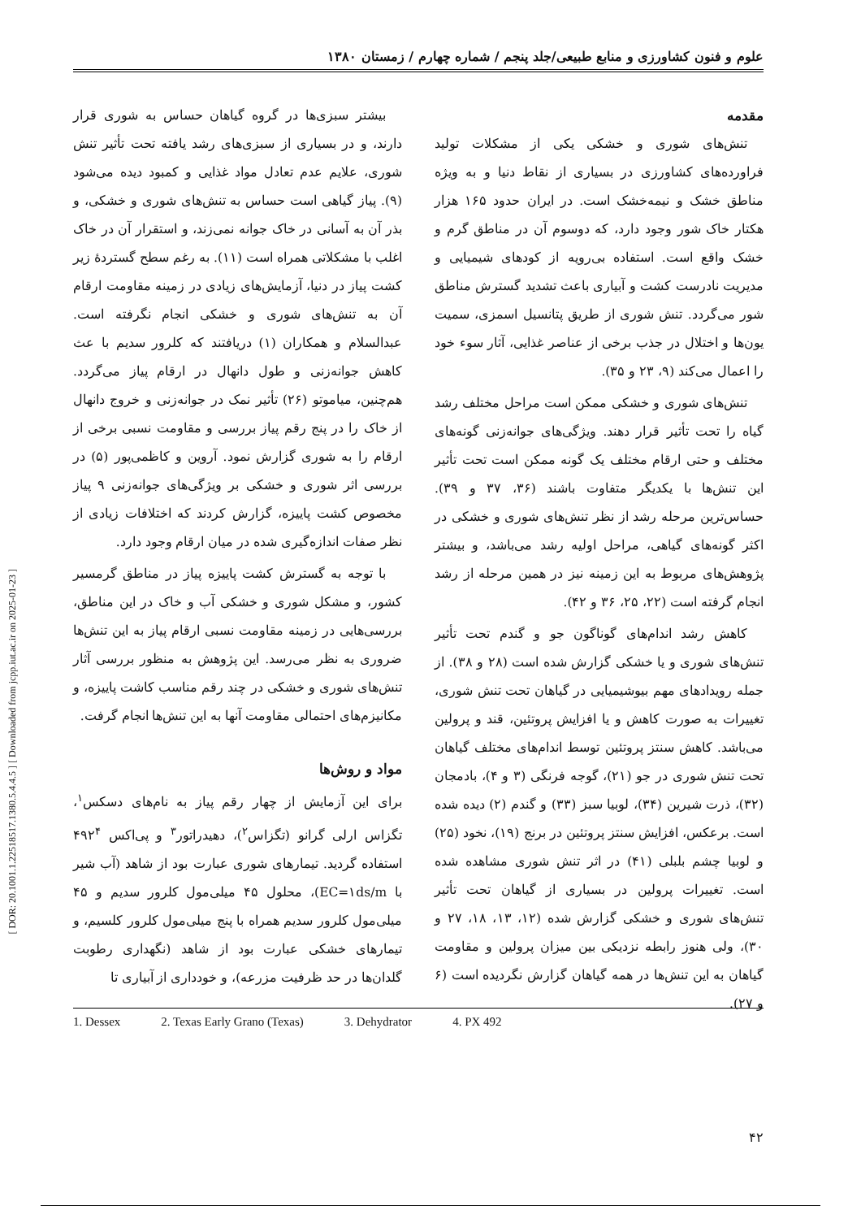[ DOR: 20.1001.1.22518517.1380.5.4.4.5 ] [ Downloaded from jcpp.iut.ac.ir on 2025-01-23 ]
علوم و فنون کشاورزی و منابع طبیعی/جلد پنجم / شماره چهارم / زمستان ۱۳۸۰
مقدمه
تنش‌های شوری و خشکی یکی از مشکلات تولید فراورده‌های کشاورزی در بسیاری از نقاط دنیا و به ویژه مناطق خشک و نیمه‌خشک است. در ایران حدود ۱۶۵ هزار هکتار خاک شور وجود دارد، که دوسوم آن در مناطق گرم و خشک واقع است. استفاده بی‌رویه از کودهای شیمیایی و مدیریت نادرست کشت و آبیاری باعث تشدید گسترش مناطق شور می‌گردد. تنش شوری از طریق پتانسیل اسمزی، سمیت یون‌ها و اختلال در جذب برخی از عناصر غذایی، آثار سوء خود را اعمال می‌کند (۹، ۲۳ و ۳۵).
تنش‌های شوری و خشکی ممکن است مراحل مختلف رشد گیاه را تحت تأثیر قرار دهند. ویژگی‌های جوانه‌زنی گونه‌های مختلف و حتی ارقام مختلف یک گونه ممکن است تحت تأثیر این تنش‌ها با یکدیگر متفاوت باشند (۳۶، ۳۷ و ۳۹). حساس‌ترین مرحله رشد از نظر تنش‌های شوری و خشکی در اکثر گونه‌های گیاهی، مراحل اولیه رشد می‌باشد، و بیشتر پژوهش‌های مربوط به این زمینه نیز در همین مرحله از رشد انجام گرفته است (۲۲، ۲۵، ۳۶ و ۴۲).
کاهش رشد اندام‌های گوناگون جو و گندم تحت تأثیر تنش‌های شوری و یا خشکی گزارش شده است (۲۸ و ۳۸). از جمله رویدادهای مهم بیوشیمیایی در گیاهان تحت تنش شوری، تغییرات به صورت کاهش و یا افزایش پروتئین، قند و پرولین می‌باشد. کاهش سنتز پروتئین توسط اندام‌های مختلف گیاهان تحت تنش شوری در جو (۲۱)، گوجه فرنگی (۳ و ۴)، بادمجان (۳۲)، ذرت شیرین (۳۴)، لوبیا سبز (۳۳) و گندم (۲) دیده شده است. برعکس، افزایش سنتز پروتئین در برنج (۱۹)، نخود (۲۵) و لوبیا چشم بلبلی (۴۱) در اثر تنش شوری مشاهده شده است. تغییرات پرولین در بسیاری از گیاهان تحت تأثیر تنش‌های شوری و خشکی گزارش شده (۱۲، ۱۳، ۱۸، ۲۷ و ۳۰)، ولی هنوز رابطه نزدیکی بین میزان پرولین و مقاومت گیاهان به این تنش‌ها در همه گیاهان گزارش نگردیده است (۶ و ۲۷).
بیشتر سبزی‌ها در گروه گیاهان حساس به شوری قرار دارند، و در بسیاری از سبزی‌های رشد یافته تحت تأثیر تنش شوری، علایم عدم تعادل مواد غذایی و کمبود دیده می‌شود (۹). پیاز گیاهی است حساس به تنش‌های شوری و خشکی، و بذر آن به آسانی در خاک جوانه نمی‌زند، و استقرار آن در خاک اغلب با مشکلاتی همراه است (۱۱). به رغم سطح گستردهٔ زیر کشت پیاز در دنیا، آزمایش‌های زیادی در زمینه مقاومت ارقام آن به تنش‌های شوری و خشکی انجام نگرفته است. عبدالسلام و همکاران (۱) دریافتند که کلرور سدیم با عث کاهش جوانه‌زنی و طول دانهال در ارقام پیاز می‌گردد. هم‌چنین، میاموتو (۲۶) تأثیر نمک در جوانه‌زنی و خروج دانهال از خاک را در پنج رقم پیاز بررسی و مقاومت نسبی برخی از ارقام را به شوری گزارش نمود. آروین و کاظمی‌پور (۵) در بررسی اثر شوری و خشکی بر ویژگی‌های جوانه‌زنی ۹ پیاز مخصوص کشت پاییزه، گزارش کردند که اختلافات زیادی از نظر صفات اندازه‌گیری شده در میان ارقام وجود دارد.
با توجه به گسترش کشت پاییزه پیاز در مناطق گرمسیر کشور، و مشکل شوری و خشکی آب و خاک در این مناطق، بررسی‌هایی در زمینه مقاومت نسبی ارقام پیاز به این تنش‌ها ضروری به نظر می‌رسد. این پژوهش به منظور بررسی آثار تنش‌های شوری و خشکی در چند رقم مناسب کاشت پاییزه، و مکانیزم‌های احتمالی مقاومت آنها به این تنش‌ها انجام گرفت.
مواد و روش‌ها
برای این آزمایش از چهار رقم پیاز به نام‌های دسکس<sup>۱</sup>، تگزاس ارلی گرانو (تگزاس<sup>۲</sup>)، دهیدراتور<sup>۳</sup> و پی‌اکس ۴۹۲<sup>۴</sup> استفاده گردید. تیمارهای شوری عبارت بود از شاهد (آب شیر با EC=۱ds/m)، محلول ۴۵ میلی‌مول کلرور سدیم و ۴۵ میلی‌مول کلرور سدیم همراه با پنج میلی‌مول کلرور کلسیم، و تیمارهای خشکی عبارت بود از شاهد (نگهداری رطوبت گلدان‌ها در حد ظرفیت مزرعه)، و خودداری از آبیاری تا
1. Dessex 2. Texas Early Grano (Texas) 3. Dehydrator 4. PX 492
۴۲